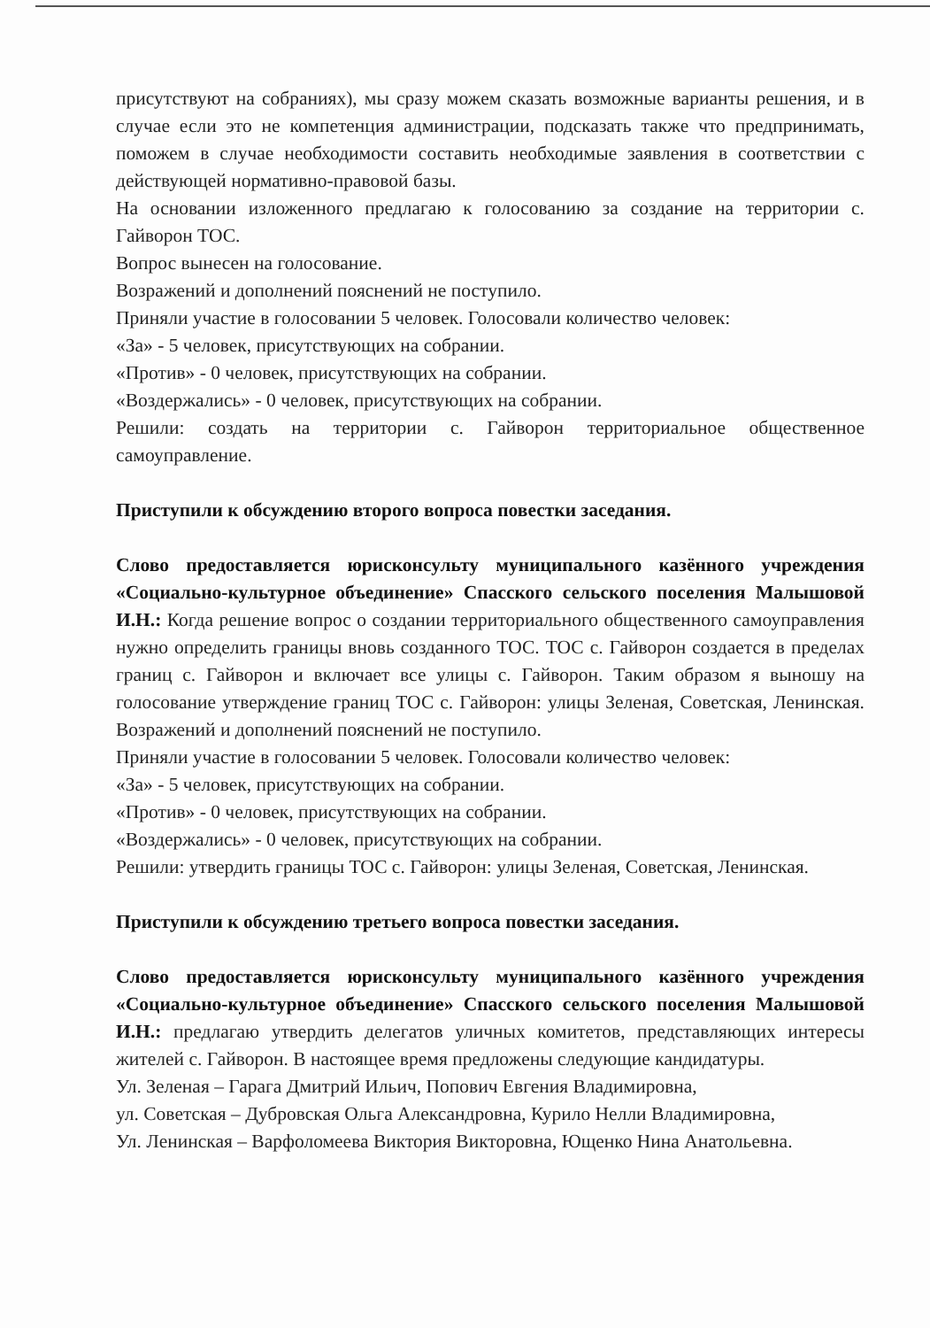присутствуют на собраниях), мы сразу можем сказать возможные варианты решения, и в случае если это не компетенция администрации, подсказать также что предпринимать, поможем в случае необходимости составить необходимые заявления в соответствии с действующей нормативно-правовой базы.
На основании изложенного предлагаю к голосованию за создание на территории с. Гайворон ТОС.
Вопрос вынесен на голосование.
Возражений и дополнений пояснений не поступило.
Приняли участие в голосовании 5 человек. Голосовали количество человек:
«За» - 5 человек, присутствующих на собрании.
«Против» - 0 человек, присутствующих на собрании.
«Воздержались» - 0 человек, присутствующих на собрании.
Решили: создать на территории с. Гайворон территориальное общественное самоуправление.
Приступили к обсуждению второго вопроса повестки заседания.
Слово предоставляется юрисконсульту муниципального казённого учреждения «Социально-культурное объединение» Спасского сельского поселения Малышовой И.Н.: Когда решение вопрос о создании территориального общественного самоуправления нужно определить границы вновь созданного ТОС. ТОС с. Гайворон создается в пределах границ с. Гайворон и включает все улицы с. Гайворон. Таким образом я выношу на голосование утверждение границ ТОС с. Гайворон: улицы Зеленая, Советская, Ленинская. Возражений и дополнений пояснений не поступило.
Приняли участие в голосовании 5 человек. Голосовали количество человек:
«За» - 5 человек, присутствующих на собрании.
«Против» - 0 человек, присутствующих на собрании.
«Воздержались» - 0 человек, присутствующих на собрании.
Решили: утвердить границы ТОС с. Гайворон: улицы Зеленая, Советская, Ленинская.
Приступили к обсуждению третьего вопроса повестки заседания.
Слово предоставляется юрисконсульту муниципального казённого учреждения «Социально-культурное объединение» Спасского сельского поселения Малышовой И.Н.: предлагаю утвердить делегатов уличных комитетов, представляющих интересы жителей с. Гайворон. В настоящее время предложены следующие кандидатуры.
Ул. Зеленая – Гарага Дмитрий Ильич, Попович Евгения Владимировна,
ул. Советская – Дубровская Ольга Александровна, Курило Нелли Владимировна,
Ул. Ленинская – Варфоломеева Виктория Викторовна, Ющенко Нина Анатольевна.